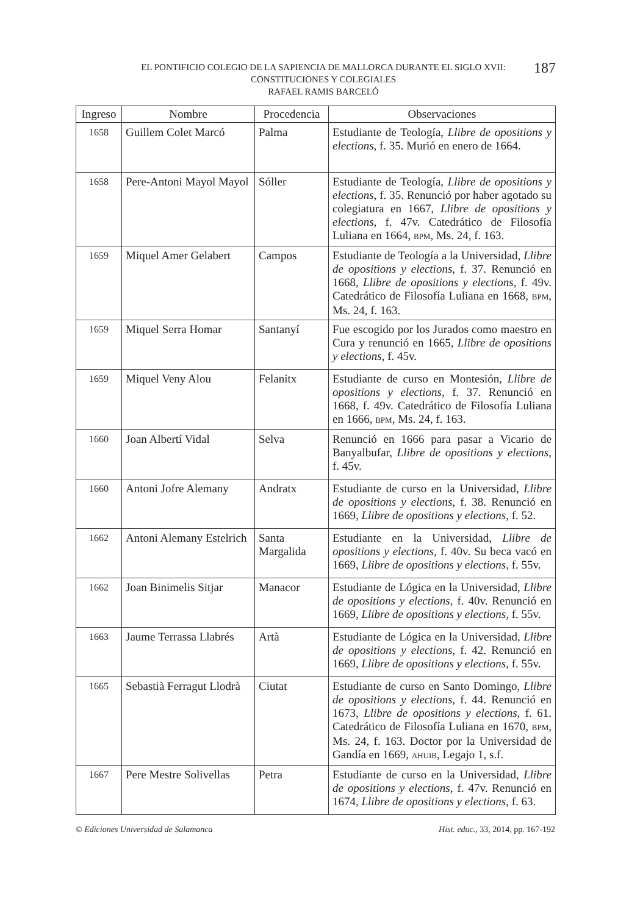EL PONTIFICIO COLEGIO DE LA SAPIENCIA DE MALLORCA DURANTE EL SIGLO XVII:
CONSTITUCIONES Y COLEGIALES
RAFAEL RAMIS BARCELÓ
187
| Ingreso | Nombre | Procedencia | Observaciones |
| --- | --- | --- | --- |
| 1658 | Guillem Colet Marcó | Palma | Estudiante de Teología, Llibre de opositions y elections , f. 35. Murió en enero de 1664. |
| 1658 | Pere-Antoni Mayol Mayol | Sóller | Estudiante de Teología, Llibre de opositions y elections , f. 35. Renunció por haber agotado su colegiatura en 1667, Llibre de opositions y elections , f. 47v. Catedrático de Filosofía Luliana en 1664, BPM , Ms. 24, f. 163. |
| 1659 | Miquel Amer Gelabert | Campos | Estudiante de Teología a la Universidad, Llibre de opositions y elections , f. 37. Renunció en 1668, Llibre de opositions y elections , f. 49v. Catedrático de Filosofía Luliana en 1668, BPM , Ms. 24, f. 163. |
| 1659 | Miquel Serra Homar | Santanyí | Fue escogido por los Jurados como maestro en Cura y renunció en 1665, Llibre de opositions y elections , f. 45v. |
| 1659 | Miquel Veny Alou | Felanitx | Estudiante de curso en Montesión, Llibre de opositions y elections , f. 37. Renunció en 1668, f. 49v. Catedrático de Filosofía Luliana en 1666, BPM , Ms. 24, f. 163. |
| 1660 | Joan Albertí Vidal | Selva | Renunció en 1666 para pasar a Vicario de Banyalbufar, Llibre de opositions y elections , f. 45v. |
| 1660 | Antoni Jofre Alemany | Andratx | Estudiante de curso en la Universidad, Llibre de opositions y elections , f. 38. Renunció en 1669, Llibre de opositions y elections , f. 52. |
| 1662 | Antoni Alemany Estelrich | Santa Margalida | Estudiante en la Universidad, Llibre de opositions y elections , f. 40v. Su beca vacó en 1669, Llibre de opositions y elections , f. 55v. |
| 1662 | Joan Binimelis Sitjar | Manacor | Estudiante de Lógica en la Universidad, Llibre de opositions y elections , f. 40v. Renunció en 1669, Llibre de opositions y elections , f. 55v. |
| 1663 | Jaume Terrassa Llabrés | Artà | Estudiante de Lógica en la Universidad, Llibre de opositions y elections , f. 42. Renunció en 1669, Llibre de opositions y elections , f. 55v. |
| 1665 | Sebastià Ferragut Llodrà | Ciutat | Estudiante de curso en Santo Domingo, Llibre de opositions y elections , f. 44. Renunció en 1673, Llibre de opositions y elections , f. 61. Catedrático de Filosofía Luliana en 1670, BPM , Ms. 24, f. 163. Doctor por la Universidad de Gandía en 1669, AHUIB , Legajo 1, s.f. |
| 1667 | Pere Mestre Solivellas | Petra | Estudiante de curso en la Universidad, Llibre de opositions y elections , f. 47v. Renunció en 1674, Llibre de opositions y elections , f. 63. |
© Ediciones Universidad de Salamanca
Hist. educ., 33, 2014, pp. 167-192